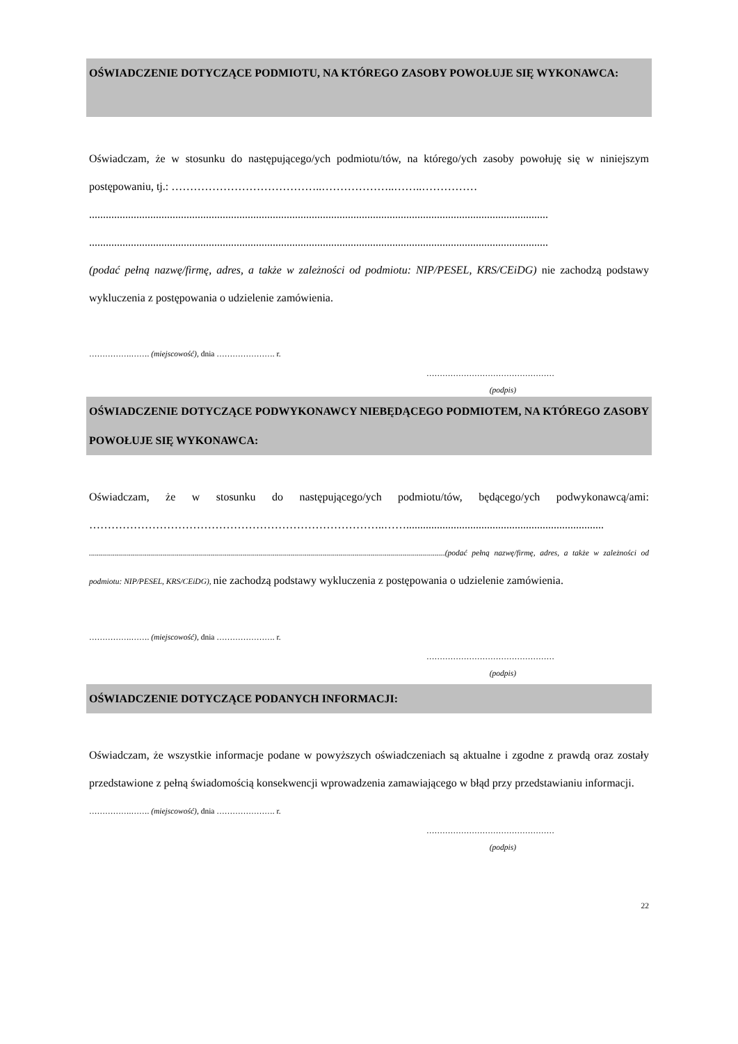OŚWIADCZENIE DOTYCZĄCE PODMIOTU, NA KTÓREGO ZASOBY POWOŁUJE SIĘ WYKONAWCA:
Oświadczam, że w stosunku do następującego/ych podmiotu/tów, na którego/ych zasoby powołuję się w niniejszym postępowaniu, tj.: …………………………………..………………..……..……………
.....................................................................................................................................................................
.....................................................................................................................................................................
(podać pełną nazwę/firmę, adres, a także w zależności od podmiotu: NIP/PESEL, KRS/CEiDG) nie zachodzą podstawy wykluczenia z postępowania o udzielenie zamówienia.
…………….……. (miejscowość), dnia …………………. r.
…………………………………………
(podpis)
OŚWIADCZENIE DOTYCZĄCE PODWYKONAWCY NIEBĘDĄCEGO PODMIOTEM, NA KTÓREGO ZASOBY POWOŁUJE SIĘ WYKONAWCA:
Oświadczam, że w stosunku do następującego/ych podmiotu/tów, będącego/ych podwykonawcą/ami: ……………………………………………………………………..…….......................................................................
..................................................................................................................................................................................(podać pełną nazwę/firmę, adres, a także w zależności od podmiotu: NIP/PESEL, KRS/CEiDG), nie zachodzą podstawy wykluczenia z postępowania o udzielenie zamówienia.
…………….……. (miejscowość), dnia …………………. r.
…………………………………………
(podpis)
OŚWIADCZENIE DOTYCZĄCE PODANYCH INFORMACJI:
Oświadczam, że wszystkie informacje podane w powyższych oświadczeniach są aktualne i zgodne z prawdą oraz zostały przedstawione z pełną świadomością konsekwencji wprowadzenia zamawiającego w błąd przy przedstawianiu informacji.
…………….……. (miejscowość), dnia …………………. r.
…………………………………………
(podpis)
22